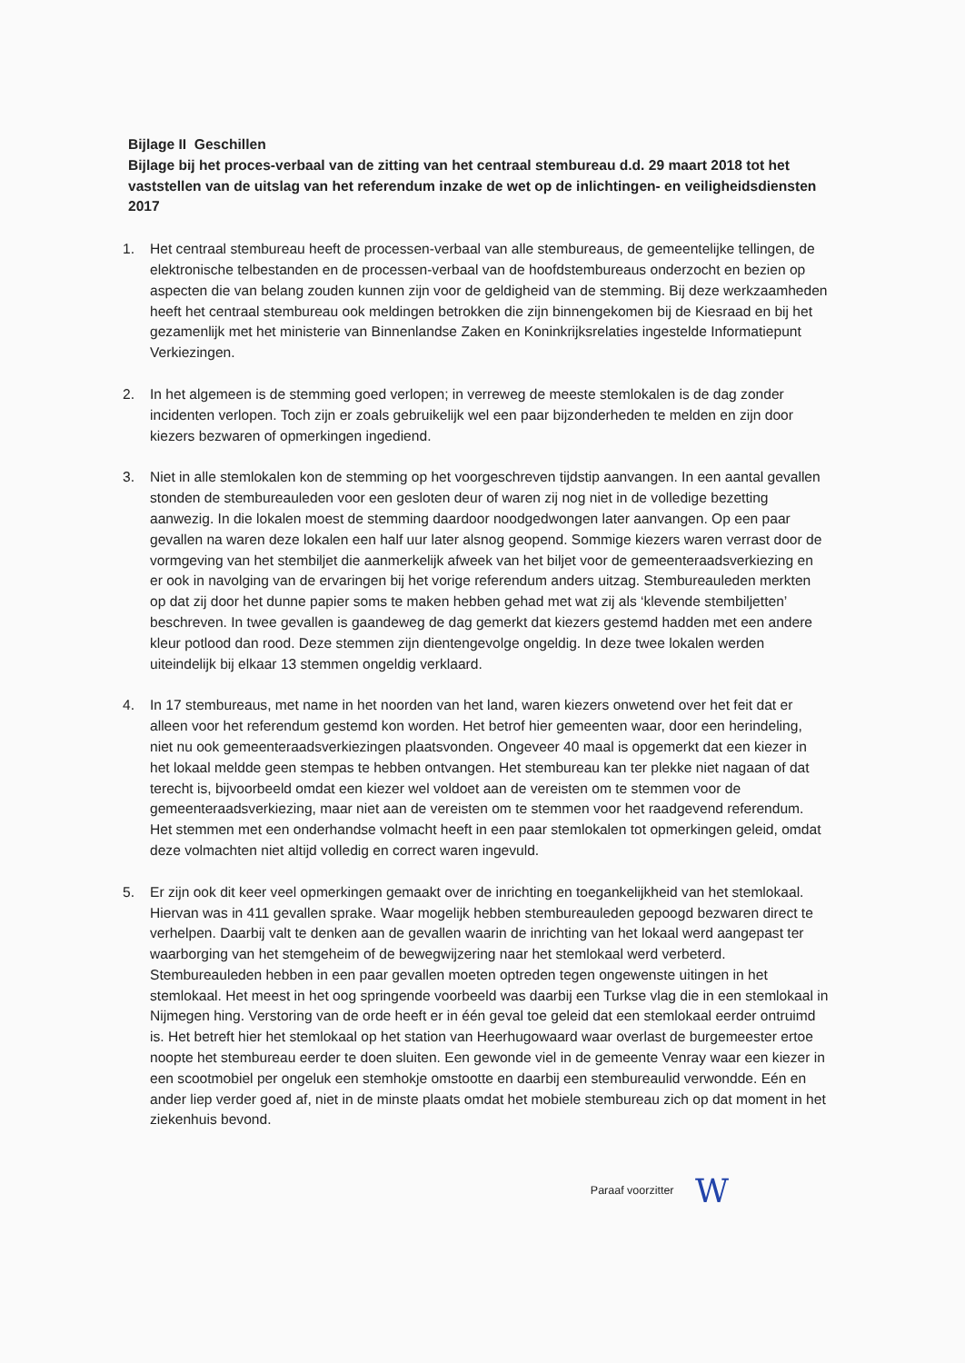Bijlage II Geschillen
Bijlage bij het proces-verbaal van de zitting van het centraal stembureau d.d. 29 maart 2018 tot het vaststellen van de uitslag van het referendum inzake de wet op de inlichtingen- en veiligheidsdiensten 2017
1. Het centraal stembureau heeft de processen-verbaal van alle stembureaus, de gemeentelijke tellingen, de elektronische telbestanden en de processen-verbaal van de hoofdstembureaus onderzocht en bezien op aspecten die van belang zouden kunnen zijn voor de geldigheid van de stemming. Bij deze werkzaamheden heeft het centraal stembureau ook meldingen betrokken die zijn binnengekomen bij de Kiesraad en bij het gezamenlijk met het ministerie van Binnenlandse Zaken en Koninkrijksrelaties ingestelde Informatiepunt Verkiezingen.
2. In het algemeen is de stemming goed verlopen; in verreweg de meeste stemlokalen is de dag zonder incidenten verlopen. Toch zijn er zoals gebruikelijk wel een paar bijzonderheden te melden en zijn door kiezers bezwaren of opmerkingen ingediend.
3. Niet in alle stemlokalen kon de stemming op het voorgeschreven tijdstip aanvangen. In een aantal gevallen stonden de stembureauleden voor een gesloten deur of waren zij nog niet in de volledige bezetting aanwezig. In die lokalen moest de stemming daardoor noodgedwongen later aanvangen. Op een paar gevallen na waren deze lokalen een half uur later alsnog geopend. Sommige kiezers waren verrast door de vormgeving van het stembiljet die aanmerkelijk afweek van het biljet voor de gemeenteraadsverkiezing en er ook in navolging van de ervaringen bij het vorige referendum anders uitzag. Stembureauleden merkten op dat zij door het dunne papier soms te maken hebben gehad met wat zij als ‘klevende stembiljetten’ beschreven. In twee gevallen is gaandeweg de dag gemerkt dat kiezers gestemd hadden met een andere kleur potlood dan rood. Deze stemmen zijn dientengevolge ongeldig. In deze twee lokalen werden uiteindelijk bij elkaar 13 stemmen ongeldig verklaard.
4. In 17 stembureaus, met name in het noorden van het land, waren kiezers onwetend over het feit dat er alleen voor het referendum gestemd kon worden. Het betrof hier gemeenten waar, door een herindeling, niet nu ook gemeenteraadsverkiezingen plaatsvonden. Ongeveer 40 maal is opgemerkt dat een kiezer in het lokaal meldde geen stempas te hebben ontvangen. Het stembureau kan ter plekke niet nagaan of dat terecht is, bijvoorbeeld omdat een kiezer wel voldoet aan de vereisten om te stemmen voor de gemeenteraadsverkiezing, maar niet aan de vereisten om te stemmen voor het raadgevend referendum. Het stemmen met een onderhandse volmacht heeft in een paar stemlokalen tot opmerkingen geleid, omdat deze volmachten niet altijd volledig en correct waren ingevuld.
5. Er zijn ook dit keer veel opmerkingen gemaakt over de inrichting en toegankelijkheid van het stemlokaal. Hiervan was in 411 gevallen sprake. Waar mogelijk hebben stembureauleden gepoogd bezwaren direct te verhelpen. Daarbij valt te denken aan de gevallen waarin de inrichting van het lokaal werd aangepast ter waarborging van het stemgeheim of de bewegwijzering naar het stemlokaal werd verbeterd. Stembureauleden hebben in een paar gevallen moeten optreden tegen ongewenste uitingen in het stemlokaal. Het meest in het oog springende voorbeeld was daarbij een Turkse vlag die in een stemlokaal in Nijmegen hing. Verstoring van de orde heeft er in één geval toe geleid dat een stemlokaal eerder ontruimd is. Het betreft hier het stemlokaal op het station van Heerhugowaard waar overlast de burgemeester ertoe noopte het stembureau eerder te doen sluiten. Een gewonde viel in de gemeente Venray waar een kiezer in een scootmobiel per ongeluk een stemhokje omstootte en daarbij een stembureaulid verwondde. Eén en ander liep verder goed af, niet in de minste plaats omdat het mobiele stembureau zich op dat moment in het ziekenhuis bevond.
Paraaf voorzitter W